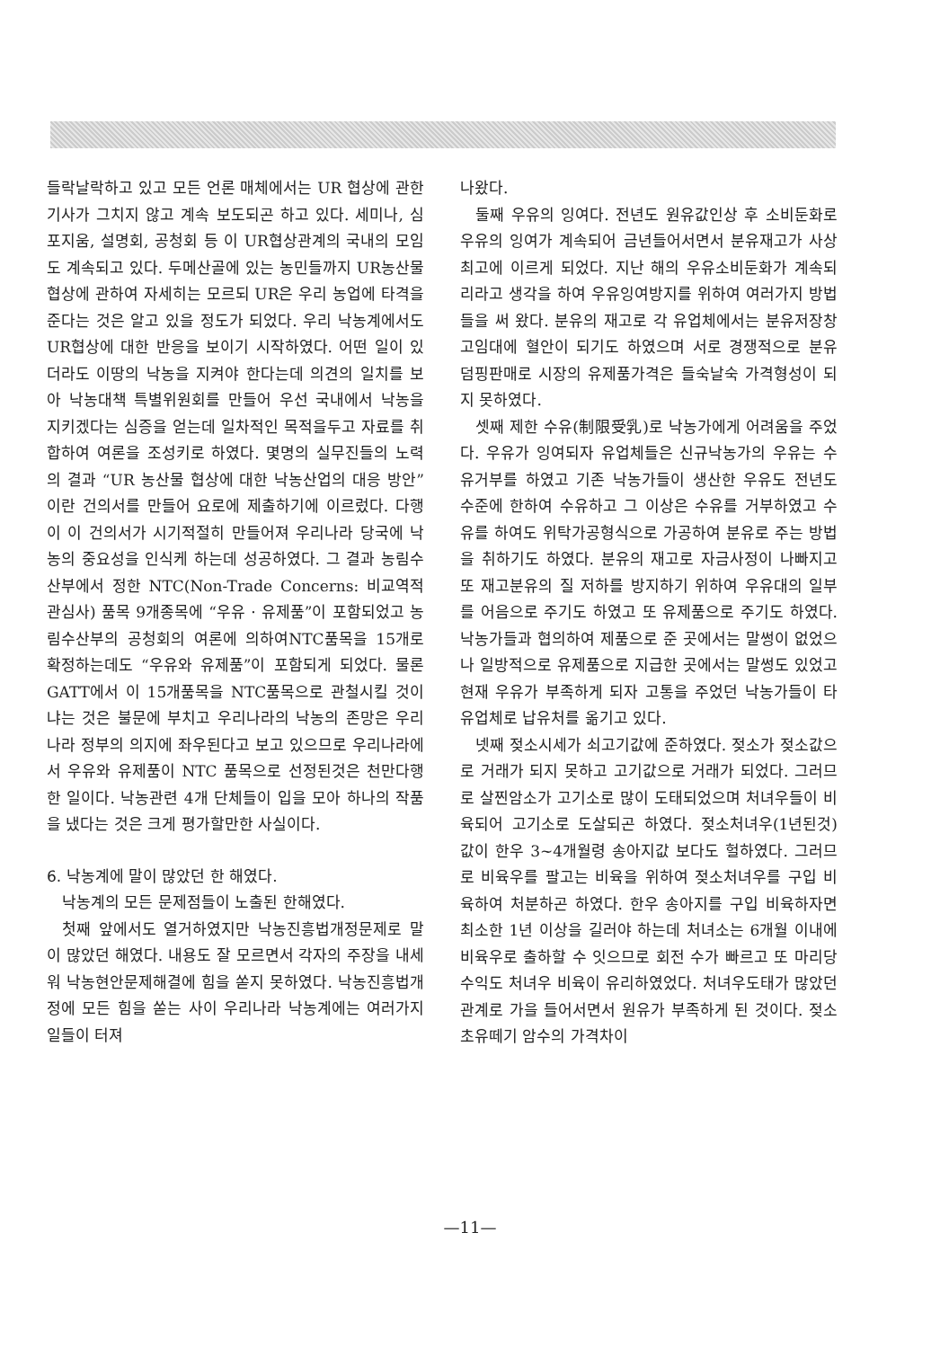들락날락하고 있고 모든 언론 매체에서는 UR 협상에 관한 기사가 그치지 않고 계속 보도되곤 하고 있다. 세미나, 심포지움, 설명회, 공청회 등 이 UR협상관계의 국내의 모임도 계속되고 있다. 두메산골에 있는 농민들까지 UR농산물협상에 관하여 자세히는 모르되 UR은 우리 농업에 타격을 준다는 것은 알고 있을 정도가 되었다. 우리 낙농계에서도 UR협상에 대한 반응을 보이기 시작하였다. 어떤 일이 있더라도 이땅의 낙농을 지켜야 한다는데 의견의 일치를 보아 낙농대책 특별위원회를 만들어 우선 국내에서 낙농을 지키겠다는 심증을 얻는데 일차적인 목적을두고 자료를 취합하여 여론을 조성키로 하였다. 몇명의 실무진들의 노력의 결과 “UR 농산물 협상에 대한 낙농산업의 대응 방안”이란 건의서를 만들어 요로에 제출하기에 이르렀다. 다행이 이 건의서가 시기적절히 만들어져 우리나라 당국에 낙농의 중요성을 인식케 하는데 성공하였다. 그 결과 농림수산부에서 정한 NTC(Non-Trade Concerns: 비교역적 관심사) 품목 9개종목에 “우유 · 유제품”이 포함되었고 농림수산부의 공청회의 여론에 의하여NTC품목을 15개로 확정하는데도 “우유와 유제품”이 포함되게 되었다. 물론 GATT에서 이 15개품목을 NTC품목으로 관철시킬 것이냐는 것은 불문에 부치고 우리나라의 낙농의 존망은 우리나라 정부의 의지에 좌우된다고 보고 있으므로 우리나라에서 우유와 유제품이 NTC 품목으로 선정된것은 천만다행한 일이다. 낙농관련 4개 단체들이 입을 모아 하나의 작품을 냈다는 것은 크게 평가할만한 사실이다.
6. 낙농계에 말이 많았던 한 해였다.
낙농계의 모든 문제점들이 노출된 한해였다.
첫째 앞에서도 열거하였지만 낙농진흥법개정문제로 말이 많았던 해였다. 내용도 잘 모르면서 각자의 주장을 내세워 낙농현안문제해결에 힘을 쏟지 못하였다. 낙농진흥법개정에 모든 힘을 쏟는 사이 우리나라 낙농계에는 여러가지 일들이 터져
나왔다.
둘째 우유의 잉여다. 전년도 원유값인상 후 소비둔화로 우유의 잉여가 계속되어 금년들어서면서 분유재고가 사상 최고에 이르게 되었다. 지난 해의 우유소비둔화가 계속되리라고 생각을 하여 우유잉여방지를 위하여 여러가지 방법들을 써 왔다. 분유의 재고로 각 유업체에서는 분유저장창고임대에 혈안이 되기도 하였으며 서로 경쟁적으로 분유 덤핑판매로 시장의 유제품가격은 들숙날숙 가격형성이 되지 못하였다.
셋째 제한 수유(制限受乳)로 낙농가에게 어려움을 주었다. 우유가 잉여되자 유업체들은 신규낙농가의 우유는 수유거부를 하였고 기존 낙농가들이 생산한 우유도 전년도 수준에 한하여 수유하고 그 이상은 수유를 거부하였고 수유를 하여도 위탁가공형식으로 가공하여 분유로 주는 방법을 취하기도 하였다. 분유의 재고로 자금사정이 나빠지고 또 재고분유의 질 저하를 방지하기 위하여 우유대의 일부를 어음으로 주기도 하였고 또 유제품으로 주기도 하였다. 낙농가들과 협의하여 제품으로 준 곳에서는 말썽이 없었으나 일방적으로 유제품으로 지급한 곳에서는 말썽도 있었고 현재 우유가 부족하게 되자 고통을 주었던 낙농가들이 타 유업체로 납유처를 옮기고 있다.
넷째 젖소시세가 쇠고기값에 준하였다. 젖소가 젖소값으로 거래가 되지 못하고 고기값으로 거래가 되었다. 그러므로 살찐암소가 고기소로 많이 도태되었으며 처녀우들이 비육되어 고기소로 도살되곤 하였다. 젖소처녀우(1년된것) 값이 한우 3~4개월령 송아지값 보다도 헐하였다. 그러므로 비육우를 팔고는 비육을 위하여 젖소처녀우를 구입 비육하여 처분하곤 하였다. 한우 송아지를 구입 비육하자면 최소한 1년 이상을 길러야 하는데 처녀소는 6개월 이내에 비육우로 출하할 수 잇으므로 회전 수가 빠르고 또 마리당 수익도 처녀우 비육이 유리하였었다. 처녀우도태가 많았던 관계로 가을 들어서면서 원유가 부족하게 된 것이다. 젖소 초유떼기 암수의 가격차이
—11—